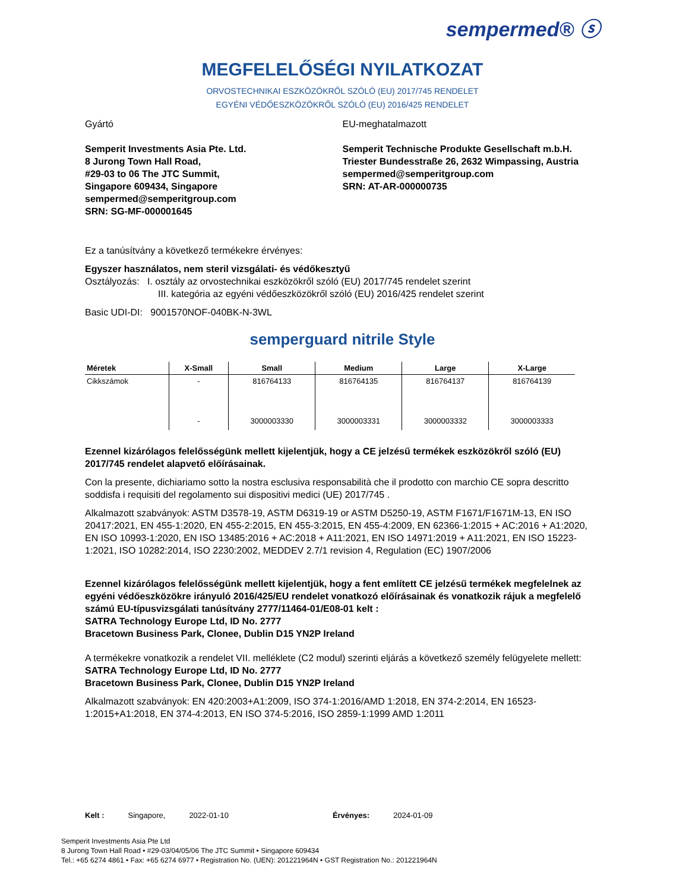sempermed® ⓢ
MEGFELELŐSÉGI NYILATKOZAT
ORVOSTECHNIKAI ESZKÖZÖKRŐL SZÓLÓ (EU) 2017/745 RENDELET
EGYÉNI VÉDŐESZKÖZÖKRŐL SZÓLÓ (EU) 2016/425 RENDELET
Gyártó
Semperit Investments Asia Pte. Ltd.
8 Jurong Town Hall Road,
#29-03 to 06 The JTC Summit,
Singapore 609434, Singapore
sempermed@semperitgroup.com
SRN: SG-MF-000001645
EU-meghatalmazott
Semperit Technische Produkte Gesellschaft m.b.H.
Triester Bundesstraße 26, 2632 Wimpassing, Austria
sempermed@semperitgroup.com
SRN: AT-AR-000000735
Ez a tanúsítvány a következő termékekre érvényes:
Egyszer használatos, nem steril vizsgálati- és védőkesztyű
Osztályozás: I. osztály az orvostechnikai eszközökről szóló (EU) 2017/745 rendelet szerint
III. kategória az egyéni védőeszközökről szóló (EU) 2016/425 rendelet szerint
Basic UDI-DI: 9001570NOF-040BK-N-3WL
semperguard nitrile Style
| Méretek | X-Small | Small | Medium | Large | X-Large |
| --- | --- | --- | --- | --- | --- |
| Cikkszámok | - | 816764133 | 816764135 | 816764137 | 816764139 |
| | - | 3000003330 | 3000003331 | 3000003332 | 3000003333 |
Ezennel kizárólagos felelősségünk mellett kijelentjük, hogy a CE jelzésű termékek eszközökről szóló (EU) 2017/745 rendelet alapvető előírásainak.
Con la presente, dichiariamo sotto la nostra esclusiva responsabilità che il prodotto con marchio CE sopra descritto soddisfa i requisiti del regolamento sui dispositivi medici (UE) 2017/745 .
Alkalmazott szabványok: ASTM D3578-19, ASTM D6319-19 or ASTM D5250-19, ASTM F1671/F1671M-13, EN ISO 20417:2021, EN 455-1:2020, EN 455-2:2015, EN 455-3:2015, EN 455-4:2009, EN 62366-1:2015 + AC:2016 + A1:2020, EN ISO 10993-1:2020, EN ISO 13485:2016 + AC:2018 + A11:2021, EN ISO 14971:2019 + A11:2021, EN ISO 15223-1:2021, ISO 10282:2014, ISO 2230:2002, MEDDEV 2.7/1 revision 4, Regulation (EC) 1907/2006
Ezennel kizárólagos felelősségünk mellett kijelentjük, hogy a fent említett CE jelzésű termékek megfelelnek az egyéni védőeszközökre irányuló 2016/425/EU rendelet vonatkozó előírásainak és vonatkozik rájuk a megfelelő számú EU-típusvizsgálati tanúsítvány 2777/11464-01/E08-01 kelt :
SATRA Technology Europe Ltd, ID No. 2777
Bracetown Business Park, Clonee, Dublin D15 YN2P Ireland
A termékekre vonatkozik a rendelet VII. melléklete (C2 modul) szerinti eljárás a következő személy felügyelete mellett:
SATRA Technology Europe Ltd, ID No. 2777
Bracetown Business Park, Clonee, Dublin D15 YN2P Ireland
Alkalmazott szabványok: EN 420:2003+A1:2009, ISO 374-1:2016/AMD 1:2018, EN 374-2:2014, EN 16523-1:2015+A1:2018, EN 374-4:2013, EN ISO 374-5:2016, ISO 2859-1:1999 AMD 1:2011
Kelt : Singapore, 2022-01-10 Érvényes: 2024-01-09
Semperit Investments Asia Pte Ltd
8 Jurong Town Hall Road • #29-03/04/05/06 The JTC Summit • Singapore 609434
Tel.: +65 6274 4861 • Fax: +65 6274 6977 • Registration No. (UEN): 201221964N • GST Registration No.: 201221964N